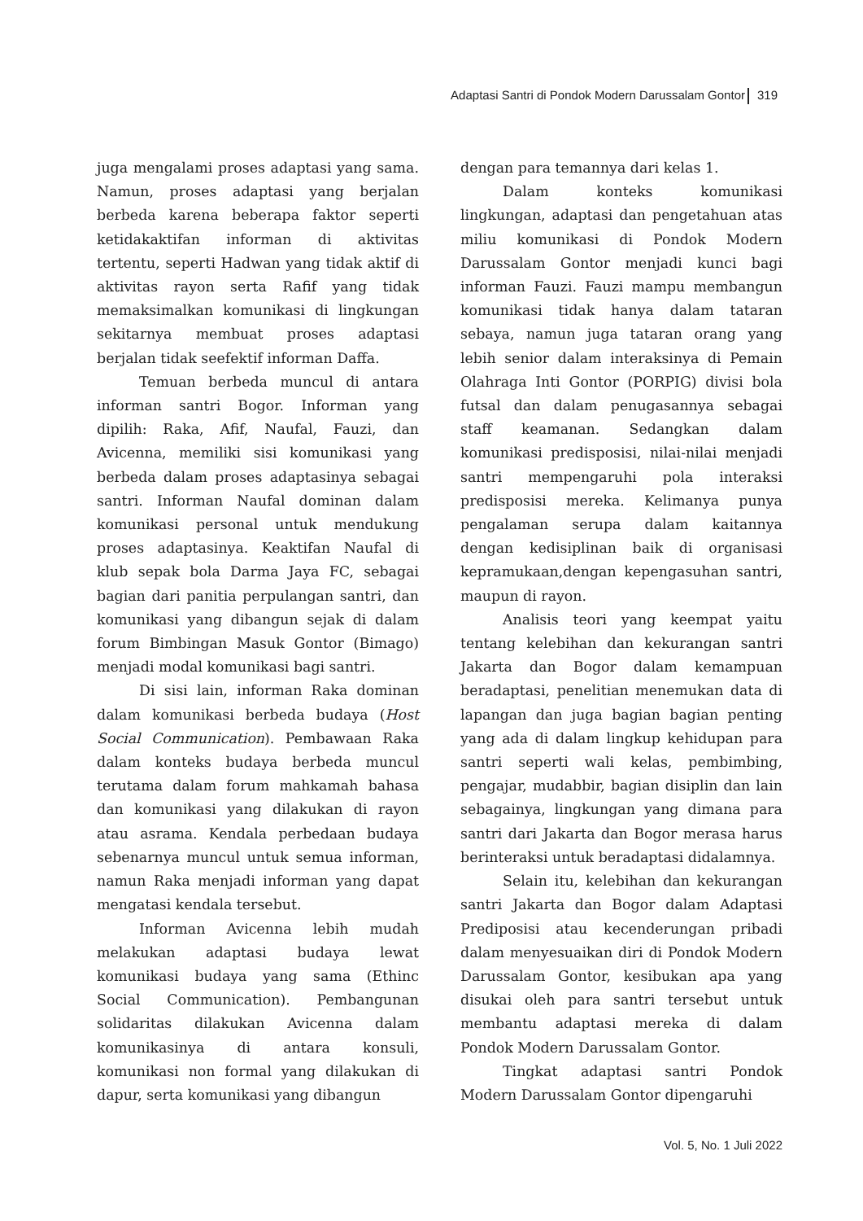Adaptasi Santri di Pondok Modern Darussalam Gontor 319
juga mengalami proses adaptasi yang sama. Namun, proses adaptasi yang berjalan berbeda karena beberapa faktor seperti ketidakaktifan informan di aktivitas tertentu, seperti Hadwan yang tidak aktif di aktivitas rayon serta Rafif yang tidak memaksimalkan komunikasi di lingkungan sekitarnya membuat proses adaptasi berjalan tidak seefektif informan Daffa.
Temuan berbeda muncul di antara informan santri Bogor. Informan yang dipilih: Raka, Afif, Naufal, Fauzi, dan Avicenna, memiliki sisi komunikasi yang berbeda dalam proses adaptasinya sebagai santri. Informan Naufal dominan dalam komunikasi personal untuk mendukung proses adaptasinya. Keaktifan Naufal di klub sepak bola Darma Jaya FC, sebagai bagian dari panitia perpulangan santri, dan komunikasi yang dibangun sejak di dalam forum Bimbingan Masuk Gontor (Bimago) menjadi modal komunikasi bagi santri.
Di sisi lain, informan Raka dominan dalam komunikasi berbeda budaya (Host Social Communication). Pembawaan Raka dalam konteks budaya berbeda muncul terutama dalam forum mahkamah bahasa dan komunikasi yang dilakukan di rayon atau asrama. Kendala perbedaan budaya sebenarnya muncul untuk semua informan, namun Raka menjadi informan yang dapat mengatasi kendala tersebut.
Informan Avicenna lebih mudah melakukan adaptasi budaya lewat komunikasi budaya yang sama (Ethinc Social Communication). Pembangunan solidaritas dilakukan Avicenna dalam komunikasinya di antara konsuli, komunikasi non formal yang dilakukan di dapur, serta komunikasi yang dibangun
dengan para temannya dari kelas 1.
Dalam konteks komunikasi lingkungan, adaptasi dan pengetahuan atas miliu komunikasi di Pondok Modern Darussalam Gontor menjadi kunci bagi informan Fauzi. Fauzi mampu membangun komunikasi tidak hanya dalam tataran sebaya, namun juga tataran orang yang lebih senior dalam interaksinya di Pemain Olahraga Inti Gontor (PORPIG) divisi bola futsal dan dalam penugasannya sebagai staff keamanan. Sedangkan dalam komunikasi predisposisi, nilai-nilai menjadi santri mempengaruhi pola interaksi predisposisi mereka. Kelimanya punya pengalaman serupa dalam kaitannya dengan kedisiplinan baik di organisasi kepramukaan,dengan kepengasuhan santri, maupun di rayon.
Analisis teori yang keempat yaitu tentang kelebihan dan kekurangan santri Jakarta dan Bogor dalam kemampuan beradaptasi, penelitian menemukan data di lapangan dan juga bagian bagian penting yang ada di dalam lingkup kehidupan para santri seperti wali kelas, pembimbing, pengajar, mudabbir, bagian disiplin dan lain sebagainya, lingkungan yang dimana para santri dari Jakarta dan Bogor merasa harus berinteraksi untuk beradaptasi didalamnya.
Selain itu, kelebihan dan kekurangan santri Jakarta dan Bogor dalam Adaptasi Prediposisi atau kecenderungan pribadi dalam menyesuaikan diri di Pondok Modern Darussalam Gontor, kesibukan apa yang disukai oleh para santri tersebut untuk membantu adaptasi mereka di dalam Pondok Modern Darussalam Gontor.
Tingkat adaptasi santri Pondok Modern Darussalam Gontor dipengaruhi
Vol. 5, No. 1 Juli 2022